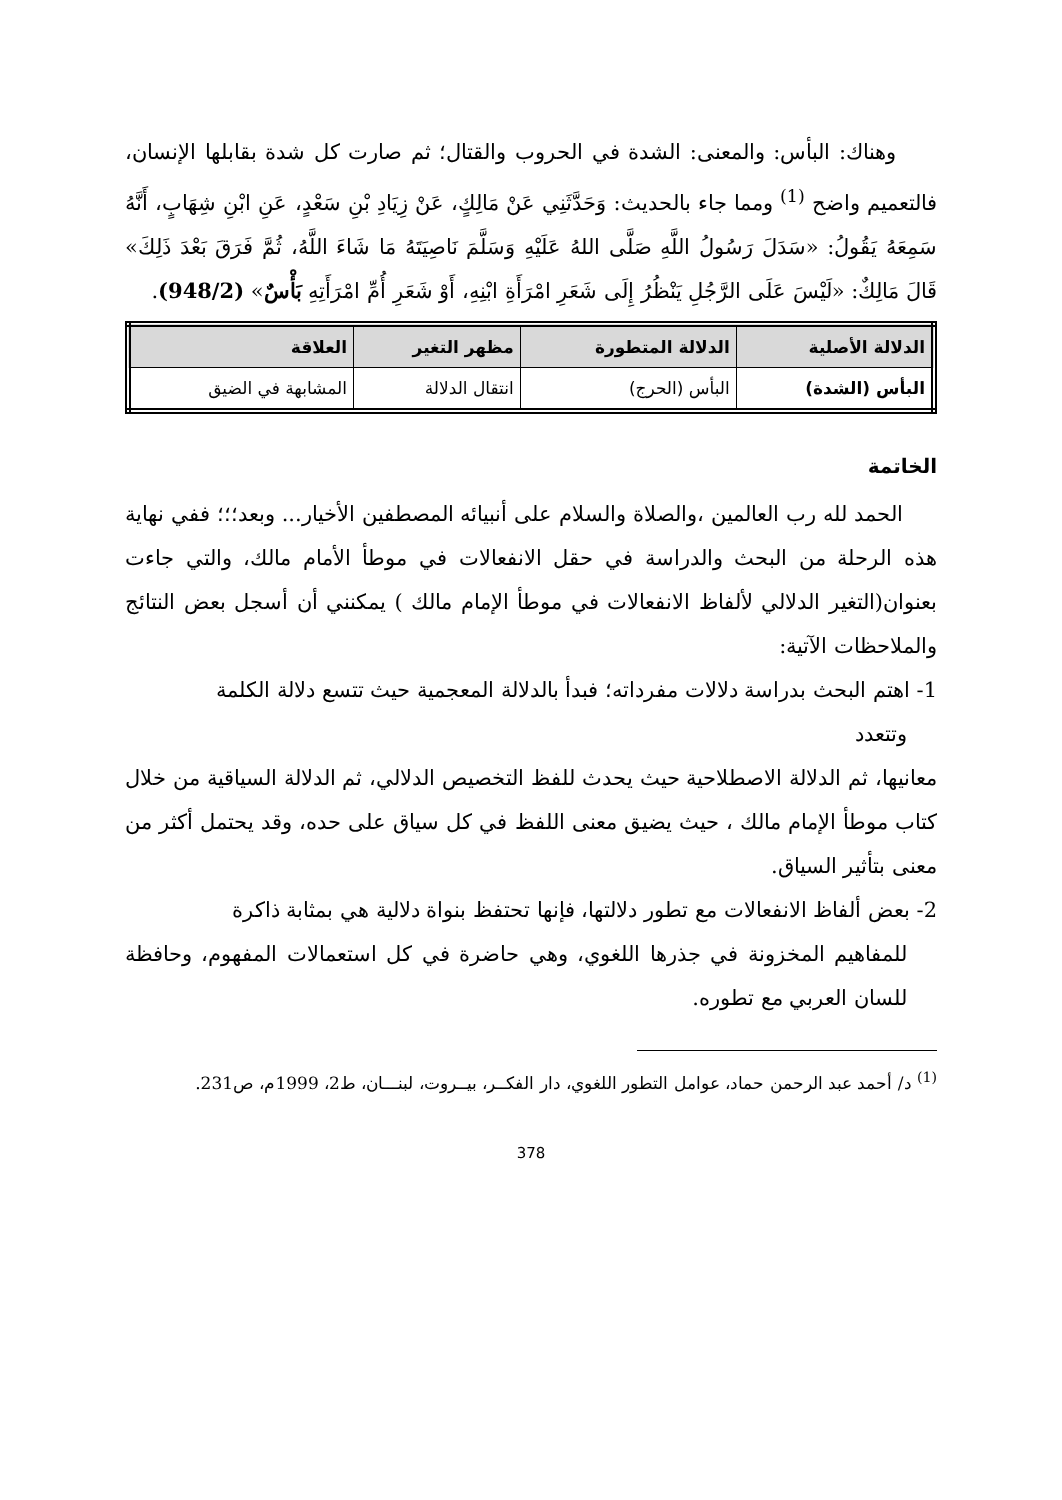وهناك: البأس: والمعنى: الشدة في الحروب والقتال؛ ثم صارت كل شدة بقابلها الإنسان، فالتعميم واضح <sup>(1)</sup> ومما جاء بالحديث: وَحَدَّثَنِي عَنْ مَالِكٍ، عَنْ زِيَادِ بْنِ سَعْدٍ، عَنِ ابْنِ شِهَابٍ، أَنَّهُ سَمِعَهُ يَقُولُ: «سَدَلَ رَسُولُ اللَّهِ صَلَّى اللهُ عَلَيْهِ وَسَلَّمَ نَاصِيَتَهُ مَا شَاءَ اللَّهُ، ثُمَّ فَرَقَ بَعْدَ ذَلِكَ» قَالَ مَالِكٌ: «لَيْسَ عَلَى الرَّجُلِ يَنْظُرُ إِلَى شَعَرِ امْرَأَةِ ابْنِهِ، أَوْ شَعَرِ أُمِّ امْرَأَتِهِ بَأْسٌ» (948/2).
| الدلالة الأصلية | الدلالة المتطورة | مظهر التغير | العلاقة |
| --- | --- | --- | --- |
| البأس (الشدة) | البأس (الحرج) | انتقال الدلالة | المشابهة في الضيق |
الخاتمة
الحمد لله رب العالمين ،والصلاة والسلام على أنبيائه المصطفين الأخيار... وبعد؛؛؛ ففي نهاية هذه الرحلة من البحث والدراسة في حقل الانفعالات في موطأ الأمام مالك، والتي جاءت بعنوان(التغير الدلالي لألفاظ الانفعالات في موطأ الإمام مالك ) يمكنني أن أسجل بعض النتائج والملاحظات الآتية:
1- اهتم البحث بدراسة دلالات مفرداته؛ فبدأ بالدلالة المعجمية حيث تتسع دلالة الكلمة
وتتعدد
معانيها، ثم الدلالة الاصطلاحية حيث يحدث للفظ التخصيص الدلالي، ثم الدلالة السياقية من خلال كتاب موطأ الإمام مالك ، حيث يضيق معنى اللفظ في كل سياق على حده، وقد يحتمل أكثر من معنى بتأثير السياق.
2- بعض ألفاظ الانفعالات مع تطور دلالتها، فإنها تحتفظ بنواة دلالية هي بمثابة ذاكرة
للمفاهيم المخزونة في جذرها اللغوي، وهي حاضرة في كل استعمالات المفهوم، وحافظة للسان العربي مع تطوره.
<sup>(1)</sup> د/ أحمد عبد الرحمن حماد، عوامل التطور اللغوي، دار الفكــر، بيــروت، لبنـــان، ط2، 1999م، ص231.
378